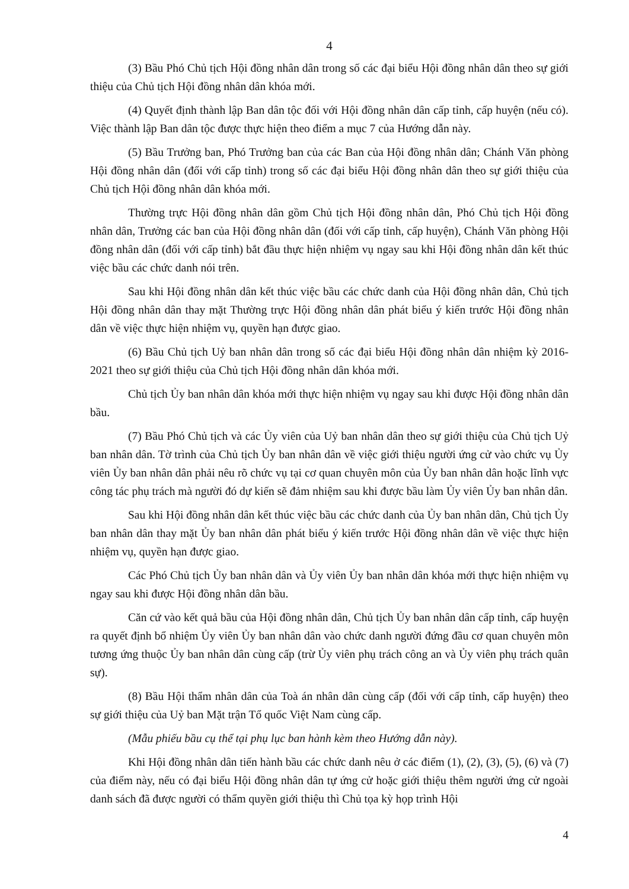4
(3) Bầu Phó Chủ tịch Hội đồng nhân dân trong số các đại biểu Hội đồng nhân dân theo sự giới thiệu của Chủ tịch Hội đồng nhân dân khóa mới.
(4) Quyết định thành lập Ban dân tộc đối với Hội đồng nhân dân cấp tỉnh, cấp huyện (nếu có). Việc thành lập Ban dân tộc được thực hiện theo điểm a mục 7 của Hướng dẫn này.
(5) Bầu Trưởng ban, Phó Trưởng ban của các Ban của Hội đồng nhân dân; Chánh Văn phòng Hội đồng nhân dân (đối với cấp tỉnh) trong số các đại biểu Hội đồng nhân dân theo sự giới thiệu của Chủ tịch Hội đồng nhân dân khóa mới.
Thường trực Hội đồng nhân dân gồm Chủ tịch Hội đồng nhân dân, Phó Chủ tịch Hội đồng nhân dân, Trưởng các ban của Hội đồng nhân dân (đối với cấp tỉnh, cấp huyện), Chánh Văn phòng Hội đồng nhân dân (đối với cấp tỉnh) bắt đầu thực hiện nhiệm vụ ngay sau khi Hội đồng nhân dân kết thúc việc bầu các chức danh nói trên.
Sau khi Hội đồng nhân dân kết thúc việc bầu các chức danh của Hội đồng nhân dân, Chủ tịch Hội đồng nhân dân thay mặt Thường trực Hội đồng nhân dân phát biểu ý kiến trước Hội đồng nhân dân về việc thực hiện nhiệm vụ, quyền hạn được giao.
(6) Bầu Chủ tịch Uỷ ban nhân dân trong số các đại biểu Hội đồng nhân dân nhiệm kỳ 2016-2021 theo sự giới thiệu của Chủ tịch Hội đồng nhân dân khóa mới.
Chủ tịch Ủy ban nhân dân khóa mới thực hiện nhiệm vụ ngay sau khi được Hội đồng nhân dân bầu.
(7) Bầu Phó Chủ tịch và các Ủy viên của Uỷ ban nhân dân theo sự giới thiệu của Chủ tịch Uỷ ban nhân dân. Tờ trình của Chủ tịch Ủy ban nhân dân về việc giới thiệu người ứng cử vào chức vụ Ủy viên Ủy ban nhân dân phải nêu rõ chức vụ tại cơ quan chuyên môn của Ủy ban nhân dân hoặc lĩnh vực công tác phụ trách mà người đó dự kiến sẽ đảm nhiệm sau khi được bầu làm Ủy viên Ủy ban nhân dân.
Sau khi Hội đồng nhân dân kết thúc việc bầu các chức danh của Ủy ban nhân dân, Chủ tịch Ủy ban nhân dân thay mặt Ủy ban nhân dân phát biểu ý kiến trước Hội đồng nhân dân về việc thực hiện nhiệm vụ, quyền hạn được giao.
Các Phó Chủ tịch Ủy ban nhân dân và Ủy viên Ủy ban nhân dân khóa mới thực hiện nhiệm vụ ngay sau khi được Hội đồng nhân dân bầu.
Căn cứ vào kết quả bầu của Hội đồng nhân dân, Chủ tịch Ủy ban nhân dân cấp tỉnh, cấp huyện ra quyết định bổ nhiệm Ủy viên Ủy ban nhân dân vào chức danh người đứng đầu cơ quan chuyên môn tương ứng thuộc Ủy ban nhân dân cùng cấp (trừ Ủy viên phụ trách công an và Ủy viên phụ trách quân sự).
(8) Bầu Hội thẩm nhân dân của Toà án nhân dân cùng cấp (đối với cấp tỉnh, cấp huyện) theo sự giới thiệu của Uỷ ban Mặt trận Tổ quốc Việt Nam cùng cấp.
(Mẫu phiếu bầu cụ thể tại phụ lục ban hành kèm theo Hướng dẫn này).
Khi Hội đồng nhân dân tiến hành bầu các chức danh nêu ở các điểm (1), (2), (3), (5), (6) và (7) của điểm này, nếu có đại biểu Hội đồng nhân dân tự ứng cử hoặc giới thiệu thêm người ứng cử ngoài danh sách đã được người có thẩm quyền giới thiệu thì Chủ tọa kỳ họp trình Hội
4